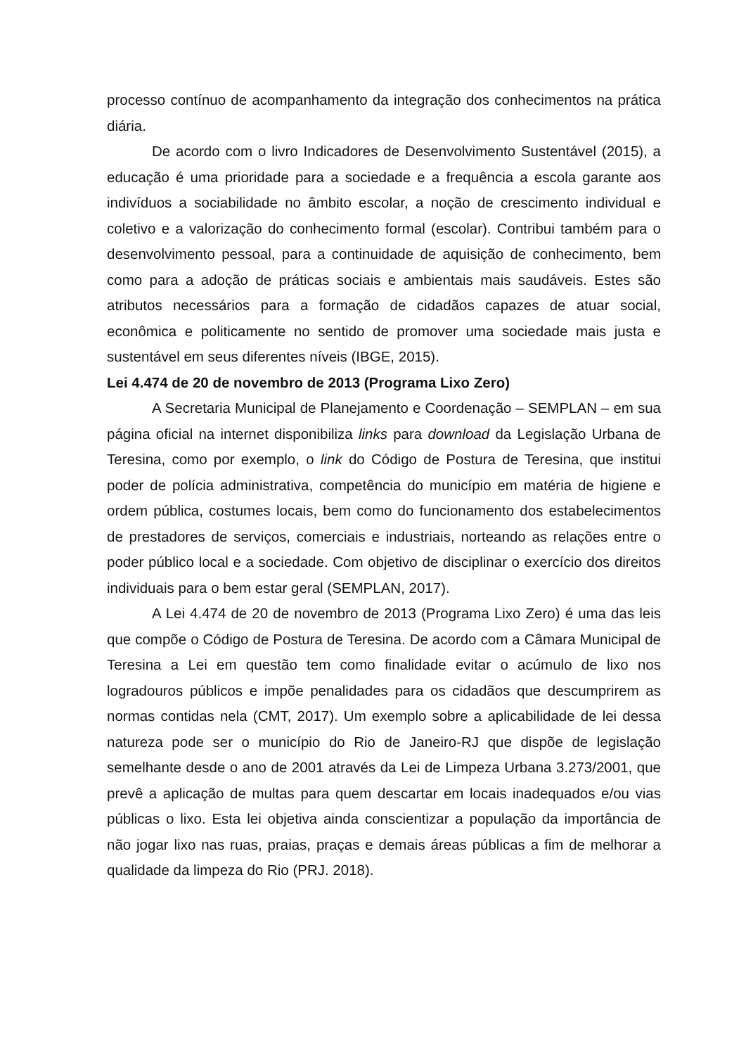processo contínuo de acompanhamento da integração dos conhecimentos na prática diária.
De acordo com o livro Indicadores de Desenvolvimento Sustentável (2015), a educação é uma prioridade para a sociedade e a frequência a escola garante aos indivíduos a sociabilidade no âmbito escolar, a noção de crescimento individual e coletivo e a valorização do conhecimento formal (escolar). Contribui também para o desenvolvimento pessoal, para a continuidade de aquisição de conhecimento, bem como para a adoção de práticas sociais e ambientais mais saudáveis. Estes são atributos necessários para a formação de cidadãos capazes de atuar social, econômica e politicamente no sentido de promover uma sociedade mais justa e sustentável em seus diferentes níveis (IBGE, 2015).
Lei 4.474 de 20 de novembro de 2013 (Programa Lixo Zero)
A Secretaria Municipal de Planejamento e Coordenação – SEMPLAN – em sua página oficial na internet disponibiliza links para download da Legislação Urbana de Teresina, como por exemplo, o link do Código de Postura de Teresina, que institui poder de polícia administrativa, competência do município em matéria de higiene e ordem pública, costumes locais, bem como do funcionamento dos estabelecimentos de prestadores de serviços, comerciais e industriais, norteando as relações entre o poder público local e a sociedade. Com objetivo de disciplinar o exercício dos direitos individuais para o bem estar geral (SEMPLAN, 2017).
A Lei 4.474 de 20 de novembro de 2013 (Programa Lixo Zero) é uma das leis que compõe o Código de Postura de Teresina. De acordo com a Câmara Municipal de Teresina a Lei em questão tem como finalidade evitar o acúmulo de lixo nos logradouros públicos e impõe penalidades para os cidadãos que descumprirem as normas contidas nela (CMT, 2017). Um exemplo sobre a aplicabilidade de lei dessa natureza pode ser o município do Rio de Janeiro-RJ que dispõe de legislação semelhante desde o ano de 2001 através da Lei de Limpeza Urbana 3.273/2001, que prevê a aplicação de multas para quem descartar em locais inadequados e/ou vias públicas o lixo. Esta lei objetiva ainda conscientizar a população da importância de não jogar lixo nas ruas, praias, praças e demais áreas públicas a fim de melhorar a qualidade da limpeza do Rio (PRJ. 2018).